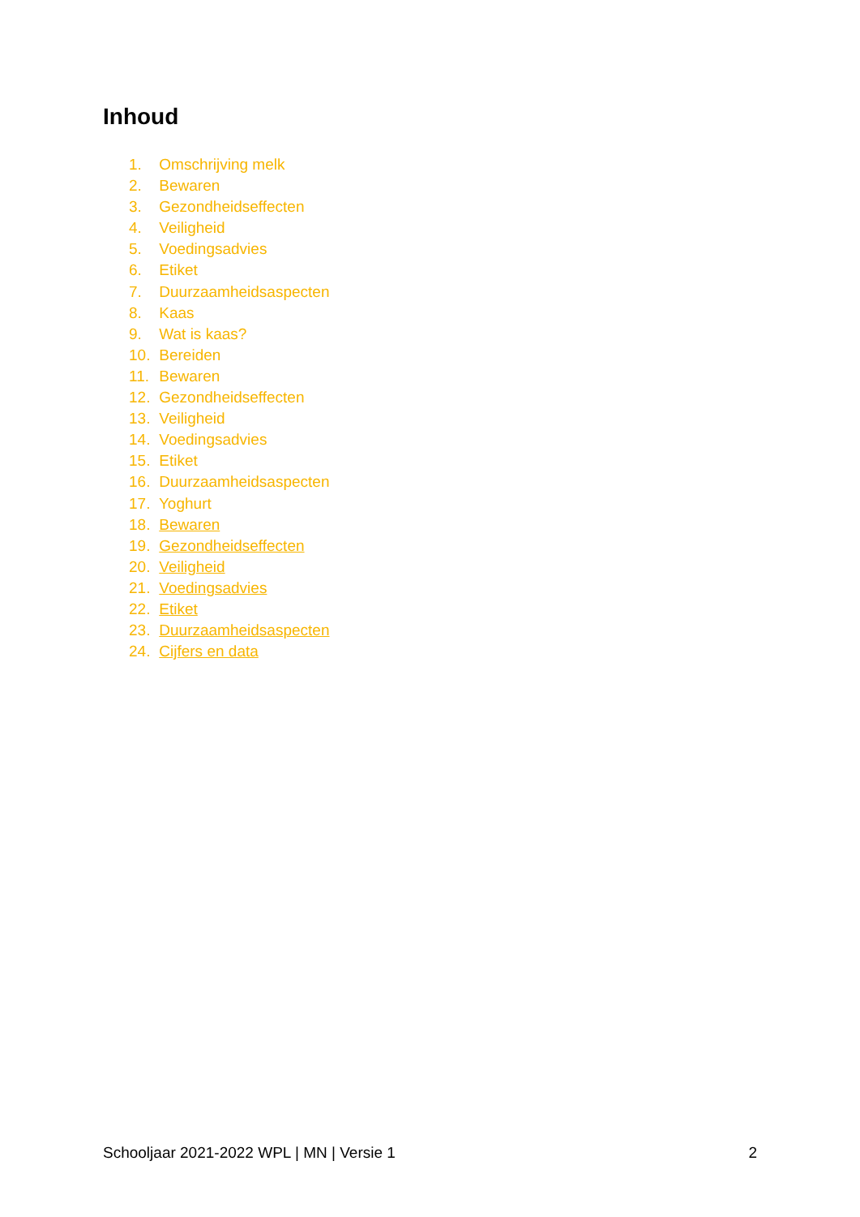Inhoud
1. Omschrijving melk
2. Bewaren
3. Gezondheidseffecten
4. Veiligheid
5. Voedingsadvies
6. Etiket
7. Duurzaamheidsaspecten
8. Kaas
9. Wat is kaas?
10. Bereiden
11. Bewaren
12. Gezondheidseffecten
13. Veiligheid
14. Voedingsadvies
15. Etiket
16. Duurzaamheidsaspecten
17. Yoghurt
18. Bewaren
19. Gezondheidseffecten
20. Veiligheid
21. Voedingsadvies
22. Etiket
23. Duurzaamheidsaspecten
24. Cijfers en data
Schooljaar 2021-2022 WPL | MN | Versie 1 2